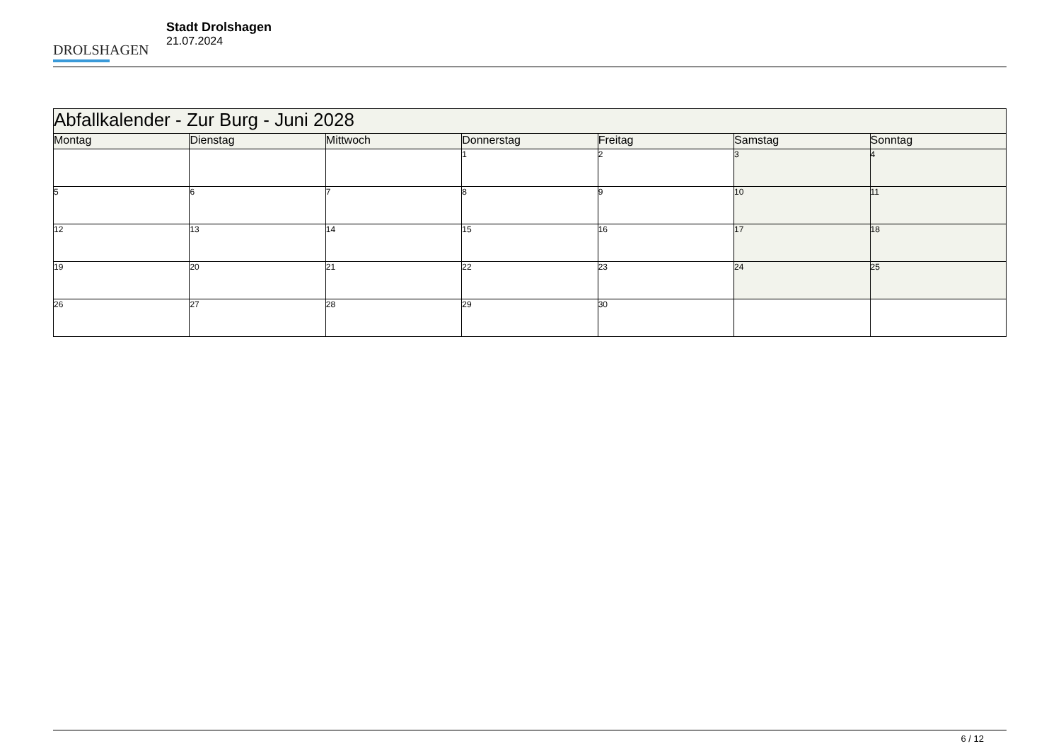DROLSHAGEN
Stadt Drolshagen
21.07.2024
| Abfallkalender - Zur Burg - Juni 2028 | | | | | | |
| --- | --- | --- | --- | --- | --- | --- |
| Montag | Dienstag | Mittwoch | Donnerstag | Freitag | Samstag | Sonntag |
| | | | 1 | 2 | 3 | 4 |
| 5 | 6 | 7 | 8 | 9 | 10 | 11 |
| 12 | 13 | 14 | 15 | 16 | 17 | 18 |
| 19 | 20 | 21 | 22 | 23 | 24 | 25 |
| 26 | 27 | 28 | 29 | 30 | | |
6 / 12